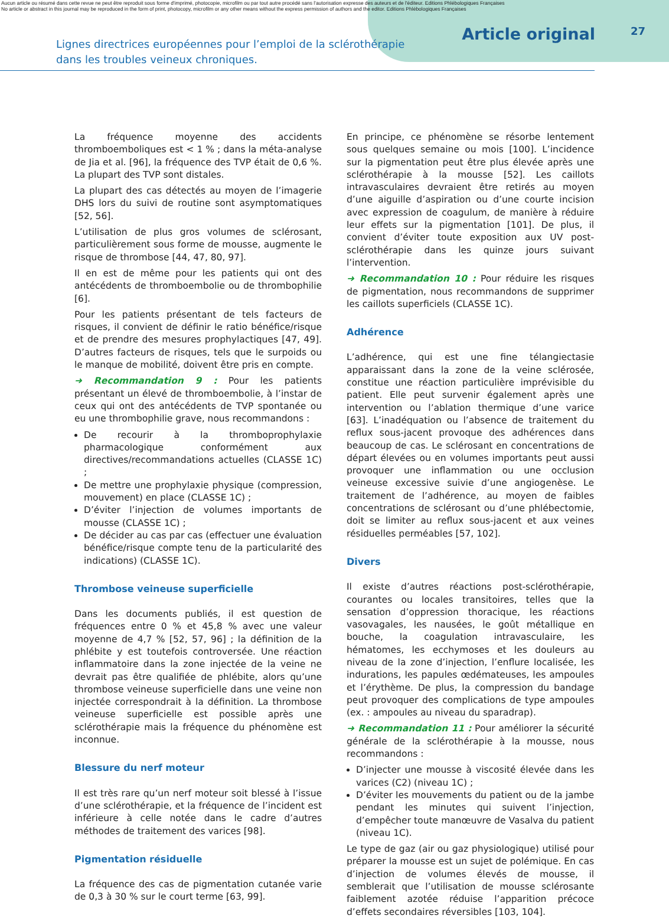Aucun article ou résumé dans cette revue ne peut être reproduit sous forme d'imprimé, photocopie, microfilm ou par tout autre procédé sans l'autorisation expresse des auteurs et de l'éditeur. Editions Phlébologiques Françaises
No article or abstract in this journal may be reproduced in the form of print, photocopy, microfilm or any other means without the express permission of authors and the editor. Editions Phlébologiques Françaises
Lignes directrices européennes pour l’emploi de la sclérothérapie
dans les troubles veineux chroniques.
Article original
27
La fréquence moyenne des accidents thromboemboliques est < 1 % ; dans la méta-analyse de Jia et al. [96], la fréquence des TVP était de 0,6 %. La plupart des TVP sont distales.
La plupart des cas détectés au moyen de l’imagerie DHS lors du suivi de routine sont asymptomatiques [52, 56].
L’utilisation de plus gros volumes de sclérosant, particulièrement sous forme de mousse, augmente le risque de thrombose [44, 47, 80, 97].
Il en est de même pour les patients qui ont des antécédents de thromboembolie ou de thrombophilie [6].
Pour les patients présentant de tels facteurs de risques, il convient de définir le ratio bénéfice/risque et de prendre des mesures prophylactiques [47, 49]. D’autres facteurs de risques, tels que le surpoids ou le manque de mobilité, doivent être pris en compte.
➜ Recommandation 9 : Pour les patients présentant un élevé de thromboembolie, à l’instar de ceux qui ont des antécédents de TVP spontanée ou eu une thrombophilie grave, nous recommandons :
De recourir à la thromboprophylaxie pharmacologique conformément aux directives/recommandations actuelles (CLASSE 1C) ;
De mettre une prophylaxie physique (compression, mouvement) en place (CLASSE 1C) ;
D’éviter l’injection de volumes importants de mousse (CLASSE 1C) ;
De décider au cas par cas (effectuer une évaluation bénéfice/risque compte tenu de la particularité des indications) (CLASSE 1C).
Thrombose veineuse superficielle
Dans les documents publiés, il est question de fréquences entre 0 % et 45,8 % avec une valeur moyenne de 4,7 % [52, 57, 96] ; la définition de la phlébite y est toutefois controversée. Une réaction inflammatoire dans la zone injectée de la veine ne devrait pas être qualifiée de phlébite, alors qu’une thrombose veineuse superficielle dans une veine non injectée correspondrait à la définition. La thrombose veineuse superficielle est possible après une sclérothérapie mais la fréquence du phénomène est inconnue.
Blessure du nerf moteur
Il est très rare qu’un nerf moteur soit blessé à l’issue d’une sclérothérapie, et la fréquence de l’incident est inférieure à celle notée dans le cadre d’autres méthodes de traitement des varices [98].
Pigmentation résiduelle
La fréquence des cas de pigmentation cutanée varie de 0,3 à 30 % sur le court terme [63, 99].
En principe, ce phénomène se résorbe lentement sous quelques semaine ou mois [100]. L’incidence sur la pigmentation peut être plus élevée après une sclérothérapie à la mousse [52]. Les caillots intravasculaires devraient être retirés au moyen d’une aiguille d’aspiration ou d’une courte incision avec expression de coagulum, de manière à réduire leur effets sur la pigmentation [101]. De plus, il convient d’éviter toute exposition aux UV post-sclérothérapie dans les quinze jours suivant l’intervention.
➜ Recommandation 10 : Pour réduire les risques de pigmentation, nous recommandons de supprimer les caillots superficiels (CLASSE 1C).
Adhérence
L’adhérence, qui est une fine télangiectasie apparaissant dans la zone de la veine sclérosée, constitue une réaction particulière imprévisible du patient. Elle peut survenir également après une intervention ou l’ablation thermique d’une varice [63]. L’inadéquation ou l’absence de traitement du reflux sous-jacent provoque des adhérences dans beaucoup de cas. Le sclérosant en concentrations de départ élevées ou en volumes importants peut aussi provoquer une inflammation ou une occlusion veineuse excessive suivie d’une angiogenèse. Le traitement de l’adhérence, au moyen de faibles concentrations de sclérosant ou d’une phlébectomie, doit se limiter au reflux sous-jacent et aux veines résiduelles perméables [57, 102].
Divers
Il existe d’autres réactions post-sclérothérapie, courantes ou locales transitoires, telles que la sensation d’oppression thoracique, les réactions vasovagales, les nausées, le goût métallique en bouche, la coagulation intravasculaire, les hématomes, les ecchymoses et les douleurs au niveau de la zone d’injection, l’enflure localisée, les indurations, les papules œdémateuses, les ampoules et l’érythème. De plus, la compression du bandage peut provoquer des complications de type ampoules (ex. : ampoules au niveau du sparadrap).
➜ Recommandation 11 : Pour améliorer la sécurité générale de la sclérothérapie à la mousse, nous recommandons :
D’injecter une mousse à viscosité élevée dans les varices (C2) (niveau 1C) ;
D’éviter les mouvements du patient ou de la jambe pendant les minutes qui suivent l’injection, d’empêcher toute manœuvre de Vasalva du patient (niveau 1C).
Le type de gaz (air ou gaz physiologique) utilisé pour préparer la mousse est un sujet de polémique. En cas d’injection de volumes élevés de mousse, il semblerait que l’utilisation de mousse sclérosante faiblement azotée réduise l’apparition précoce d’effets secondaires réversibles [103, 104].